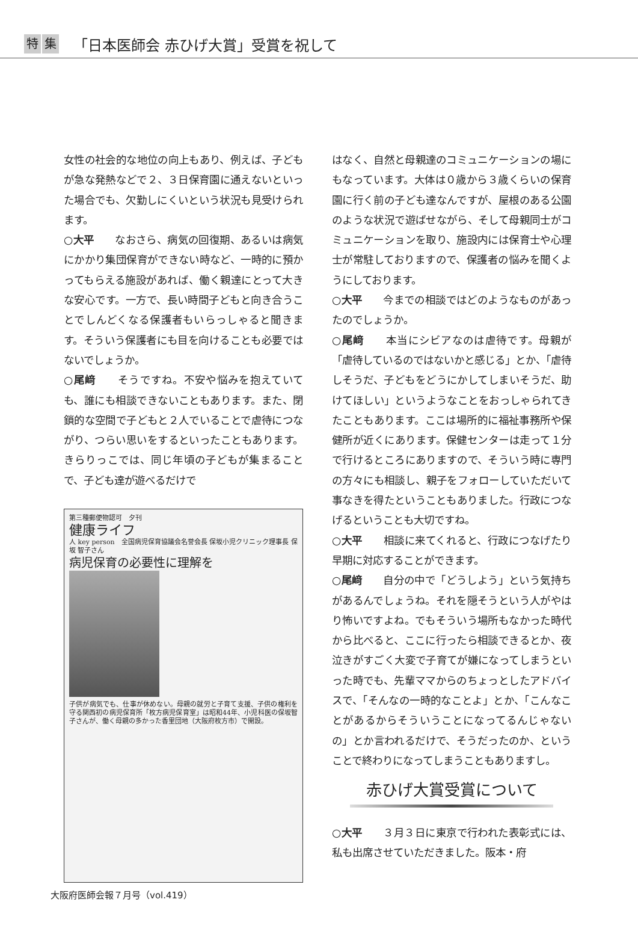特集 「日本医師会 赤ひげ大賞」受賞を祝して
女性の社会的な地位の向上もあり、例えば、子どもが急な発熱などで２、３日保育園に通えないといった場合でも、欠勤しにくいという状況も見受けられます。
○大平　　なおさら、病気の回復期、あるいは病気にかかり集団保育ができない時など、一時的に預かってもらえる施設があれば、働く親達にとって大きな安心です。一方で、長い時間子どもと向き合うことでしんどくなる保護者もいらっしゃると聞きます。そういう保護者にも目を向けることも必要ではないでしょうか。
○尾﨑　　そうですね。不安や悩みを抱えていても、誰にも相談できないこともあります。また、閉鎖的な空間で子どもと２人でいることで虐待につながり、つらい思いをするといったこともあります。きらりっこでは、同じ年頃の子どもが集まることで、子ども達が遊べるだけで
第三種郵便物認可　夕刊
健康ライフ
人 key person　全国病児保育協議会名誉会長 保坂小児クリニック理事長 保坂 智子さん
病児保育の必要性に理解を
子供が病気でも、仕事が休めない。母親の就労と子育て支援、子供の権利を守る関西初の病児保育所「枚方病児保育室」は昭和44年、小児科医の保坂智子さんが、働く母親の多かった香里団地（大阪府枚方市）で開設。
はなく、自然と母親達のコミュニケーションの場にもなっています。大体は０歳から３歳くらいの保育園に行く前の子ども達なんですが、屋根のある公園のような状況で遊ばせながら、そして母親同士がコミュニケーションを取り、施設内には保育士や心理士が常駐しておりますので、保護者の悩みを聞くようにしております。
○大平　　今までの相談ではどのようなものがあったのでしょうか。
○尾﨑　　本当にシビアなのは虐待です。母親が「虐待しているのではないかと感じる」とか、「虐待しそうだ、子どもをどうにかしてしまいそうだ、助けてほしい」というようなことをおっしゃられてきたこともあります。ここは場所的に福祉事務所や保健所が近くにあります。保健センターは走って１分で行けるところにありますので、そういう時に専門の方々にも相談し、親子をフォローしていただいて事なきを得たということもありました。行政につなげるということも大切ですね。
○大平　　相談に来てくれると、行政につなげたり早期に対応することができます。
○尾﨑　　自分の中で「どうしよう」という気持ちがあるんでしょうね。それを隠そうという人がやはり怖いですよね。でもそういう場所もなかった時代から比べると、ここに行ったら相談できるとか、夜泣きがすごく大変で子育てが嫌になってしまうといった時でも、先輩ママからのちょっとしたアドバイスで、「そんなの一時的なことよ」とか、「こんなことがあるからそういうことになってるんじゃないの」とか言われるだけで、そうだったのか、ということで終わりになってしまうこともありますし。
赤ひげ大賞受賞について
○大平　　３月３日に東京で行われた表彰式には、私も出席させていただきました。阪本・府
大阪府医師会報７月号（vol.419）